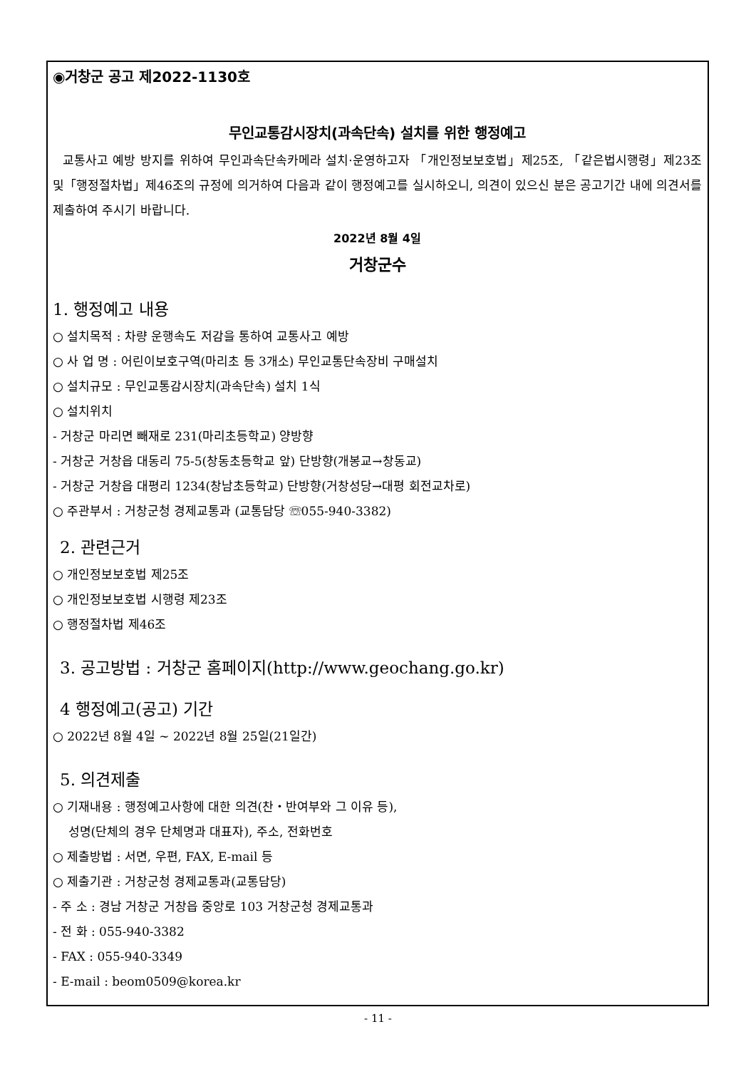◉거창군 공고 제2022-1130호
무인교통감시장치(과속단속) 설치를 위한 행정예고
교통사고 예방 방지를 위하여 무인과속단속카메라 설치·운영하고자 「개인정보보호법」제25조, 「같은법시행령」제23조 및「행정절차법」제46조의 규정에 의거하여 다음과 같이 행정예고를 실시하오니, 의견이 있으신 분은 공고기간 내에 의견서를 제출하여 주시기 바랍니다.
2022년 8월 4일
거창군수
1. 행정예고 내용
○ 설치목적 : 차량 운행속도 저감을 통하여 교통사고 예방
○ 사 업 명 : 어린이보호구역(마리초 등 3개소) 무인교통단속장비 구매설치
○ 설치규모 : 무인교통감시장치(과속단속) 설치 1식
○ 설치위치
- 거창군 마리면 빼재로 231(마리초등학교) 양방향
- 거창군 거창읍 대동리 75-5(창동초등학교 앞) 단방향(개봉교→창동교)
- 거창군 거창읍 대평리 1234(창남초등학교) 단방향(거창성당→대평 회전교차로)
○ 주관부서 : 거창군청 경제교통과 (교통담당 ☏055-940-3382)
2. 관련근거
○ 개인정보보호법 제25조
○ 개인정보보호법 시행령 제23조
○ 행정절차법 제46조
3. 공고방법 : 거창군 홈페이지(http://www.geochang.go.kr)
4 행정예고(공고) 기간
○ 2022년 8월 4일 ~ 2022년 8월 25일(21일간)
5. 의견제출
○ 기재내용 : 행정예고사항에 대한 의견(찬・반여부와 그 이유 등),
성명(단체의 경우 단체명과 대표자), 주소, 전화번호
○ 제출방법 : 서면, 우편, FAX, E-mail 등
○ 제출기관 : 거창군청 경제교통과(교통담당)
- 주 소 : 경남 거창군 거창읍 중앙로 103 거창군청 경제교통과
- 전 화 : 055-940-3382
- FAX : 055-940-3349
- E-mail : beom0509@korea.kr
- 11 -